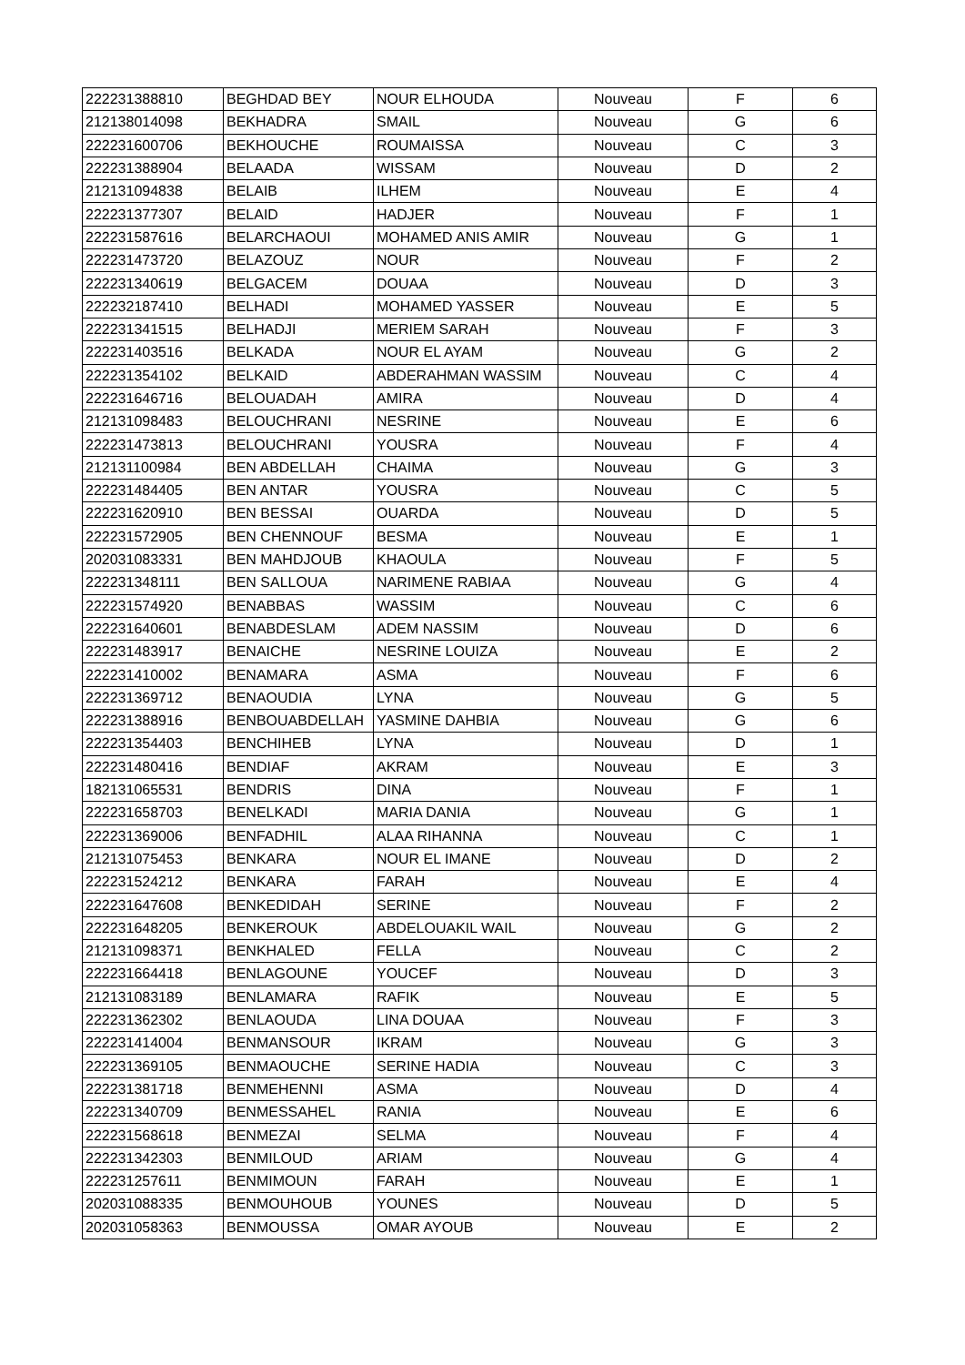| 222231388810 | BEGHDAD BEY | NOUR ELHOUDA | Nouveau | F | 6 |
| 212138014098 | BEKHADRA | SMAIL | Nouveau | G | 6 |
| 222231600706 | BEKHOUCHE | ROUMAISSA | Nouveau | C | 3 |
| 222231388904 | BELAADA | WISSAM | Nouveau | D | 2 |
| 212131094838 | BELAIB | ILHEM | Nouveau | E | 4 |
| 222231377307 | BELAID | HADJER | Nouveau | F | 1 |
| 222231587616 | BELARCHAOUI | MOHAMED ANIS AMIR | Nouveau | G | 1 |
| 222231473720 | BELAZOUZ | NOUR | Nouveau | F | 2 |
| 222231340619 | BELGACEM | DOUAA | Nouveau | D | 3 |
| 222232187410 | BELHADI | MOHAMED YASSER | Nouveau | E | 5 |
| 222231341515 | BELHADJI | MERIEM SARAH | Nouveau | F | 3 |
| 222231403516 | BELKADA | NOUR EL AYAM | Nouveau | G | 2 |
| 222231354102 | BELKAID | ABDERAHMAN WASSIM | Nouveau | C | 4 |
| 222231646716 | BELOUADAH | AMIRA | Nouveau | D | 4 |
| 212131098483 | BELOUCHRANI | NESRINE | Nouveau | E | 6 |
| 222231473813 | BELOUCHRANI | YOUSRA | Nouveau | F | 4 |
| 212131100984 | BEN ABDELLAH | CHAIMA | Nouveau | G | 3 |
| 222231484405 | BEN ANTAR | YOUSRA | Nouveau | C | 5 |
| 222231620910 | BEN BESSAI | OUARDA | Nouveau | D | 5 |
| 222231572905 | BEN CHENNOUF | BESMA | Nouveau | E | 1 |
| 202031083331 | BEN MAHDJOUB | KHAOULA | Nouveau | F | 5 |
| 222231348111 | BEN SALLOUA | NARIMENE RABIAA | Nouveau | G | 4 |
| 222231574920 | BENABBAS | WASSIM | Nouveau | C | 6 |
| 222231640601 | BENABDESLAM | ADEM NASSIM | Nouveau | D | 6 |
| 222231483917 | BENAICHE | NESRINE LOUIZA | Nouveau | E | 2 |
| 222231410002 | BENAMARA | ASMA | Nouveau | F | 6 |
| 222231369712 | BENAOUDIA | LYNA | Nouveau | G | 5 |
| 222231388916 | BENBOUABDELLAH | YASMINE DAHBIA | Nouveau | G | 6 |
| 222231354403 | BENCHIHEB | LYNA | Nouveau | D | 1 |
| 222231480416 | BENDIAF | AKRAM | Nouveau | E | 3 |
| 182131065531 | BENDRIS | DINA | Nouveau | F | 1 |
| 222231658703 | BENELKADI | MARIA DANIA | Nouveau | G | 1 |
| 222231369006 | BENFADHIL | ALAA RIHANNA | Nouveau | C | 1 |
| 212131075453 | BENKARA | NOUR EL IMANE | Nouveau | D | 2 |
| 222231524212 | BENKARA | FARAH | Nouveau | E | 4 |
| 222231647608 | BENKEDIDAH | SERINE | Nouveau | F | 2 |
| 222231648205 | BENKEROUK | ABDELOUAKIL WAIL | Nouveau | G | 2 |
| 212131098371 | BENKHALED | FELLA | Nouveau | C | 2 |
| 222231664418 | BENLAGOUNE | YOUCEF | Nouveau | D | 3 |
| 212131083189 | BENLAMARA | RAFIK | Nouveau | E | 5 |
| 222231362302 | BENLAOUDA | LINA DOUAA | Nouveau | F | 3 |
| 222231414004 | BENMANSOUR | IKRAM | Nouveau | G | 3 |
| 222231369105 | BENMAOUCHE | SERINE HADIA | Nouveau | C | 3 |
| 222231381718 | BENMEHENNI | ASMA | Nouveau | D | 4 |
| 222231340709 | BENMESSAHEL | RANIA | Nouveau | E | 6 |
| 222231568618 | BENMEZAI | SELMA | Nouveau | F | 4 |
| 222231342303 | BENMILOUD | ARIAM | Nouveau | G | 4 |
| 222231257611 | BENMIMOUN | FARAH | Nouveau | E | 1 |
| 202031088335 | BENMOUHOUB | YOUNES | Nouveau | D | 5 |
| 202031058363 | BENMOUSSA | OMAR AYOUB | Nouveau | E | 2 |